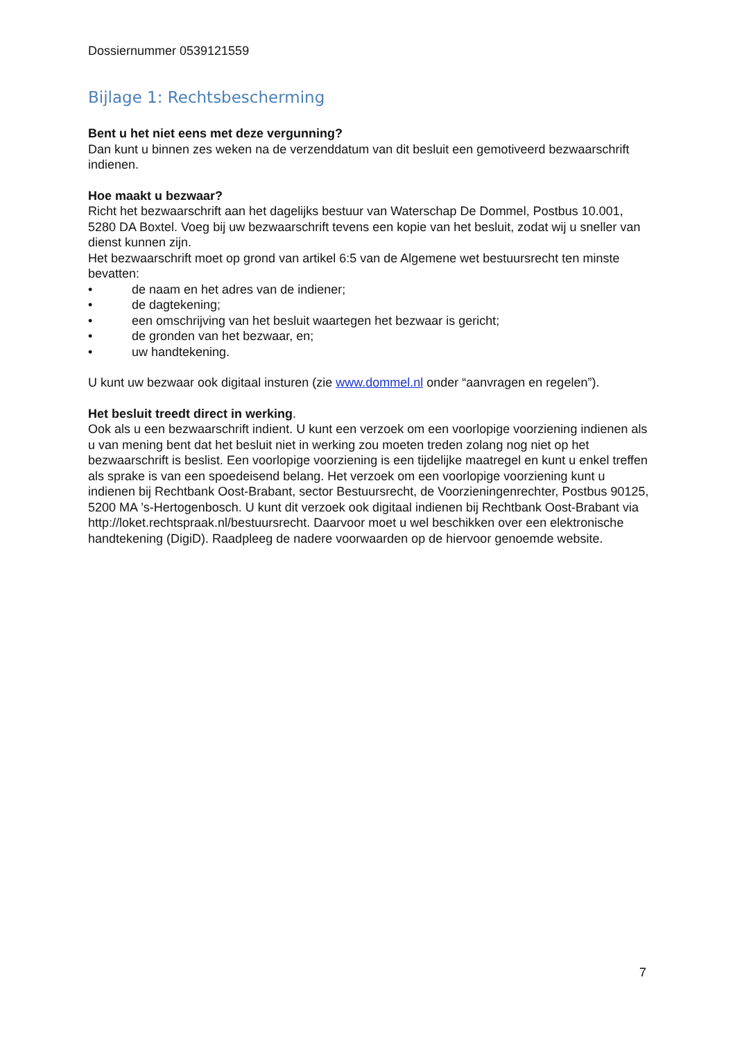Dossiernummer 0539121559
Bijlage 1: Rechtsbescherming
Bent u het niet eens met deze vergunning?
Dan kunt u binnen zes weken na de verzenddatum van dit besluit een gemotiveerd bezwaarschrift indienen.
Hoe maakt u bezwaar?
Richt het bezwaarschrift aan het dagelijks bestuur van Waterschap De Dommel, Postbus 10.001, 5280 DA Boxtel. Voeg bij uw bezwaarschrift tevens een kopie van het besluit, zodat wij u sneller van dienst kunnen zijn.
Het bezwaarschrift moet op grond van artikel 6:5 van de Algemene wet bestuursrecht ten minste bevatten:
• de naam en het adres van de indiener;
• de dagtekening;
• een omschrijving van het besluit waartegen het bezwaar is gericht;
• de gronden van het bezwaar, en;
• uw handtekening.
U kunt uw bezwaar ook digitaal insturen (zie www.dommel.nl onder “aanvragen en regelen”).
Het besluit treedt direct in werking.
Ook als u een bezwaarschrift indient. U kunt een verzoek om een voorlopige voorziening indienen als u van mening bent dat het besluit niet in werking zou moeten treden zolang nog niet op het bezwaarschrift is beslist. Een voorlopige voorziening is een tijdelijke maatregel en kunt u enkel treffen als sprake is van een spoedeisend belang. Het verzoek om een voorlopige voorziening kunt u indienen bij Rechtbank Oost-Brabant, sector Bestuursrecht, de Voorzieningenrechter, Postbus 90125, 5200 MA ’s-Hertogenbosch. U kunt dit verzoek ook digitaal indienen bij Rechtbank Oost-Brabant via http://loket.rechtspraak.nl/bestuursrecht. Daarvoor moet u wel beschikken over een elektronische handtekening (DigiD). Raadpleeg de nadere voorwaarden op de hiervoor genoemde website.
7